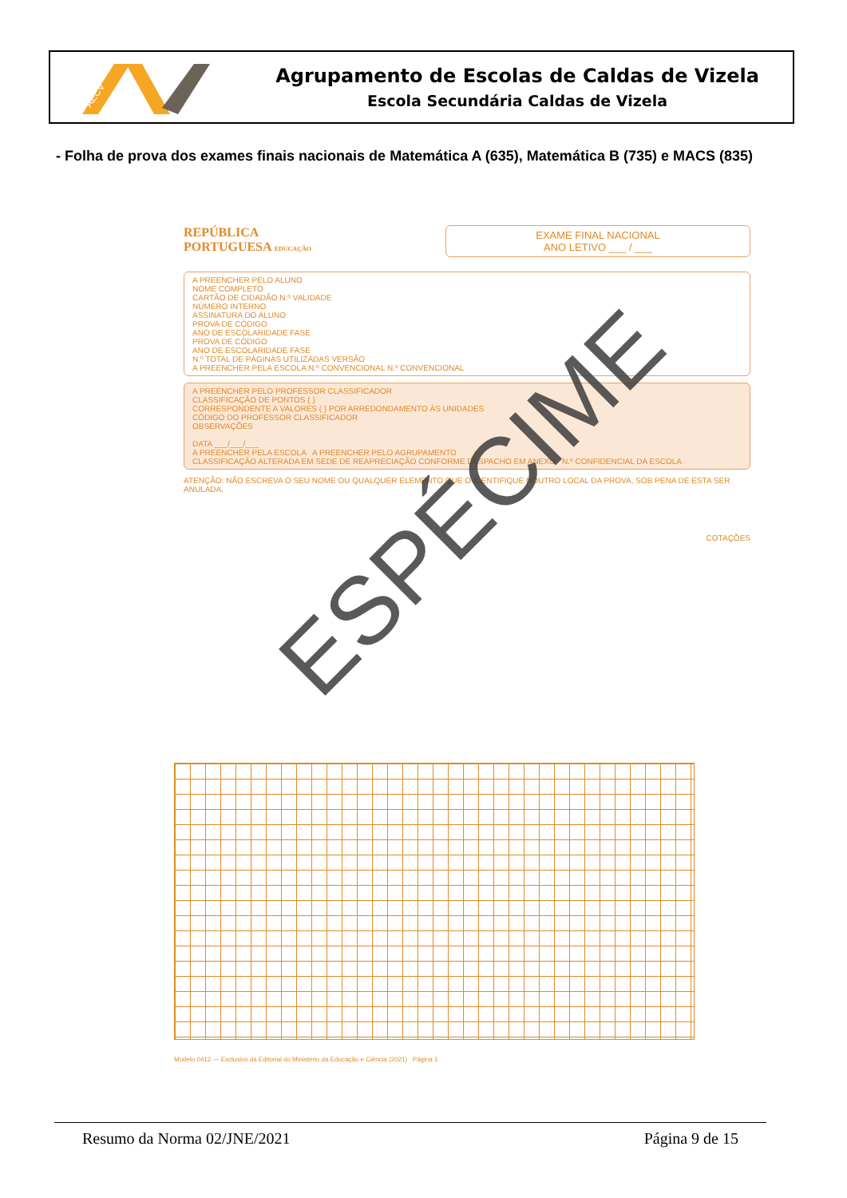AECV
Agrupamento de Escolas de Caldas de Vizela
Escola Secundária Caldas de Vizela
- Folha de prova dos exames finais nacionais de Matemática A (635), Matemática B (735) e MACS (835)
REPÚBLICA
PORTUGUESA EDUCAÇÃO
EXAME FINAL NACIONAL
ANO LETIVO ___ / ___
A PREENCHER PELO ALUNO
NOME COMPLETO
CARTÃO DE CIDADÃO N.º VALIDADE
NÚMERO INTERNO
ASSINATURA DO ALUNO
PROVA DE CÓDIGO
ANO DE ESCOLARIDADE FASE
PROVA DE CÓDIGO
ANO DE ESCOLARIDADE FASE
N.º TOTAL DE PÁGINAS UTILIZADAS VERSÃO
A PREENCHER PELA ESCOLA N.º CONVENCIONAL N.º CONVENCIONAL
A PREENCHER PELO PROFESSOR CLASSIFICADOR
CLASSIFICAÇÃO DE PONTOS ( )
CORRESPONDENTE A VALORES ( ) POR ARREDONDAMENTO ÀS UNIDADES
CÓDIGO DO PROFESSOR CLASSIFICADOR
OBSERVAÇÕES
DATA ___/___/___
A PREENCHER PELA ESCOLA A PREENCHER PELO AGRUPAMENTO
CLASSIFICAÇÃO ALTERADA EM SEDE DE REAPRECIAÇÃO CONFORME DESPACHO EM ANEXO N.º CONFIDENCIAL DA ESCOLA
ATENÇÃO: NÃO ESCREVA O SEU NOME OU QUALQUER ELEMENTO QUE O IDENTIFIQUE NOUTRO LOCAL DA PROVA, SOB PENA DE ESTA SER ANULADA.
COTAÇÕES
Modelo 0412 — Exclusivo da Editorial do Ministério da Educação e Ciência (2021) Página 1
ESPÉCIME
Resumo da Norma 02/JNE/2021 Página 9 de 15